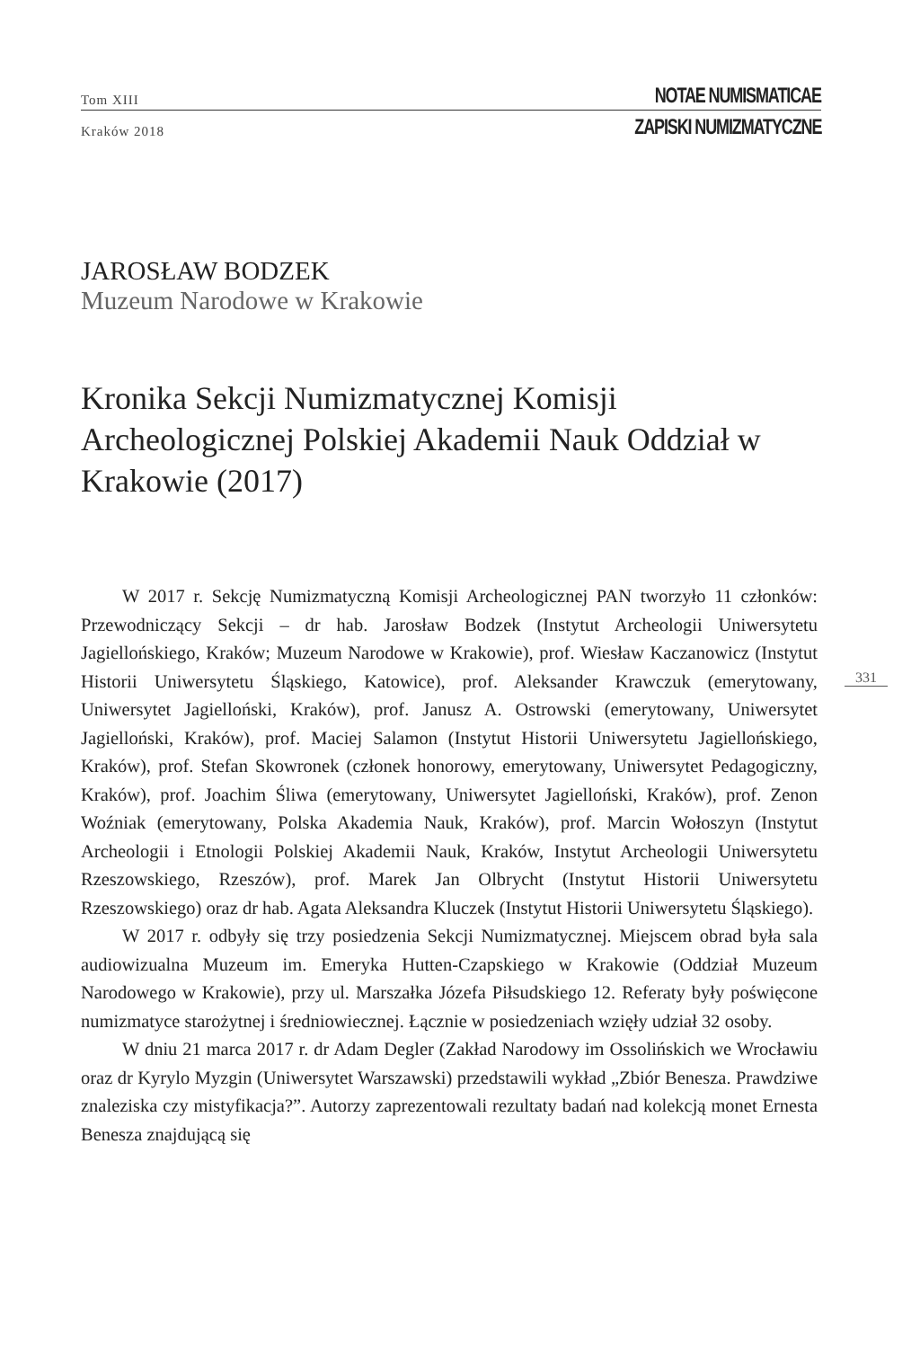Tom XIII NOTAE NUMISMATICAE
Kraków 2018 ZAPISKI NUMIZMATYCZNE
JAROSŁAW BODZEK
Muzeum Narodowe w Krakowie
Kronika Sekcji Numizmatycznej Komisji Archeologicznej Polskiej Akademii Nauk Oddział w Krakowie (2017)
331
W 2017 r. Sekcję Numizmatyczną Komisji Archeologicznej PAN tworzyło 11 członków: Przewodniczący Sekcji – dr hab. Jarosław Bodzek (Instytut Archeologii Uniwersytetu Jagiellońskiego, Kraków; Muzeum Narodowe w Krakowie), prof. Wiesław Kaczanowicz (Instytut Historii Uniwersytetu Śląskiego, Katowice), prof. Aleksander Krawczuk (emerytowany, Uniwersytet Jagielloński, Kraków), prof. Janusz A. Ostrowski (emerytowany, Uniwersytet Jagielloński, Kraków), prof. Maciej Salamon (Instytut Historii Uniwersytetu Jagiellońskiego, Kraków), prof. Stefan Skowronek (członek honorowy, emerytowany, Uniwersytet Pedagogiczny, Kraków), prof. Joachim Śliwa (emerytowany, Uniwersytet Jagielloński, Kraków), prof. Zenon Woźniak (emerytowany, Polska Akademia Nauk, Kraków), prof. Marcin Wołoszyn (Instytut Archeologii i Etnologii Polskiej Akademii Nauk, Kraków, Instytut Archeologii Uniwersytetu Rzeszowskiego, Rzeszów), prof. Marek Jan Olbrycht (Instytut Historii Uniwersytetu Rzeszowskiego) oraz dr hab. Agata Aleksandra Kluczek (Instytut Historii Uniwersytetu Śląskiego).
W 2017 r. odbyły się trzy posiedzenia Sekcji Numizmatycznej. Miejscem obrad była sala audiowizualna Muzeum im. Emeryka Hutten-Czapskiego w Krakowie (Oddział Muzeum Narodowego w Krakowie), przy ul. Marszałka Józefa Piłsudskiego 12. Referaty były poświęcone numizmatyce starożytnej i średniowiecznej. Łącznie w posiedzeniach wzięły udział 32 osoby.
W dniu 21 marca 2017 r. dr Adam Degler (Zakład Narodowy im Ossolińskich we Wrocławiu oraz dr Kyrylo Myzgin (Uniwersytet Warszawski) przedstawili wykład „Zbiór Benesza. Prawdziwe znaleziska czy mistyfikacja?”. Autorzy zaprezentowali rezultaty badań nad kolekcją monet Ernesta Benesza znajdującą się